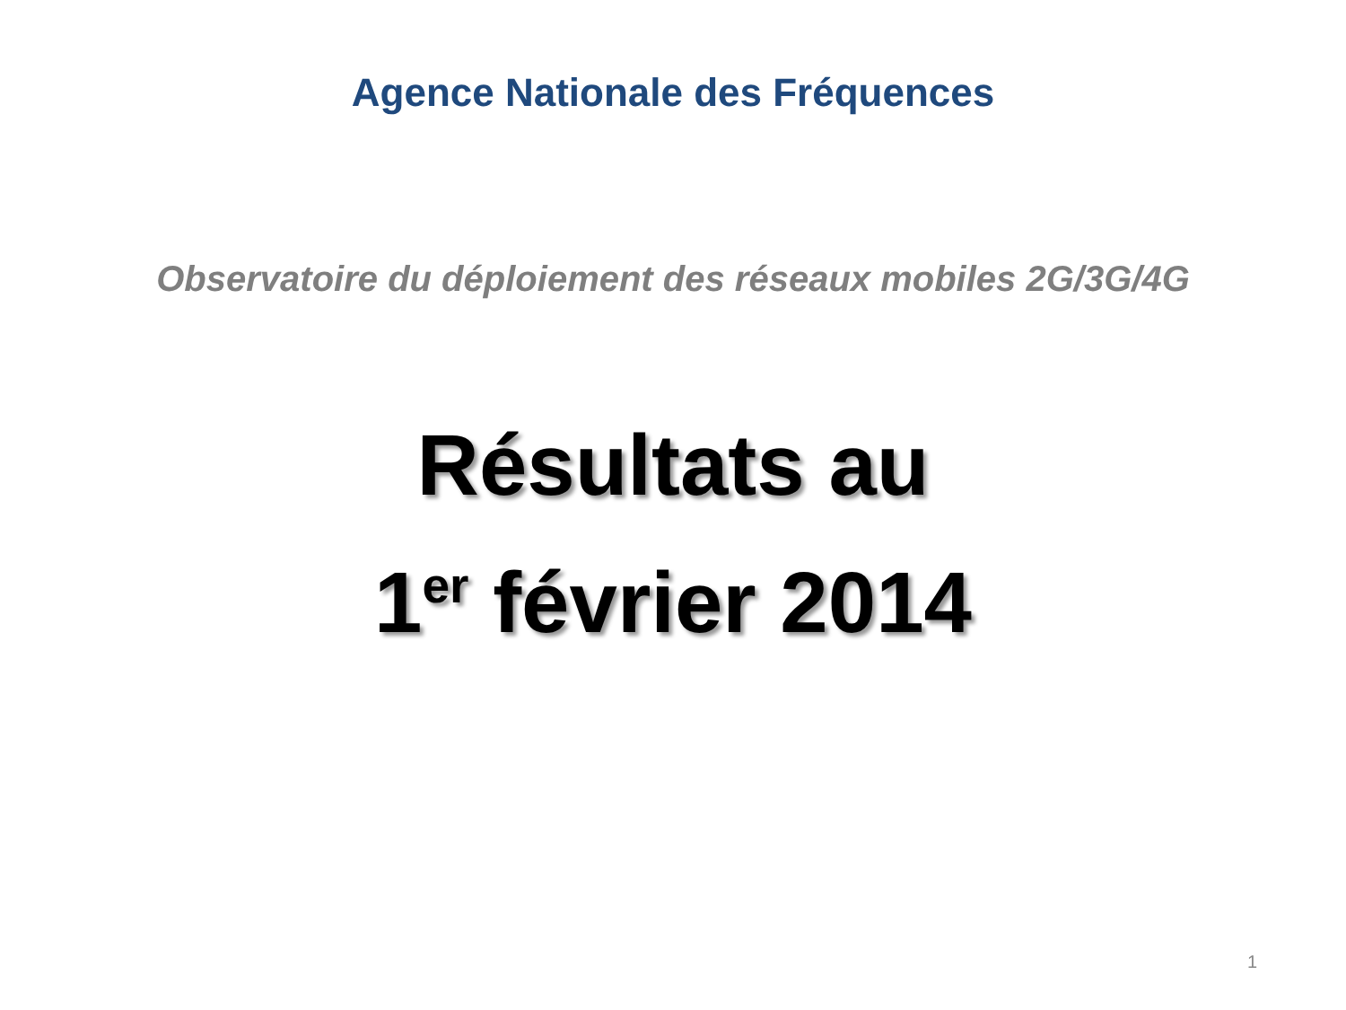Agence Nationale des Fréquences
Observatoire du déploiement des réseaux mobiles 2G/3G/4G
Résultats au
1<sup>er</sup> février 2014
1